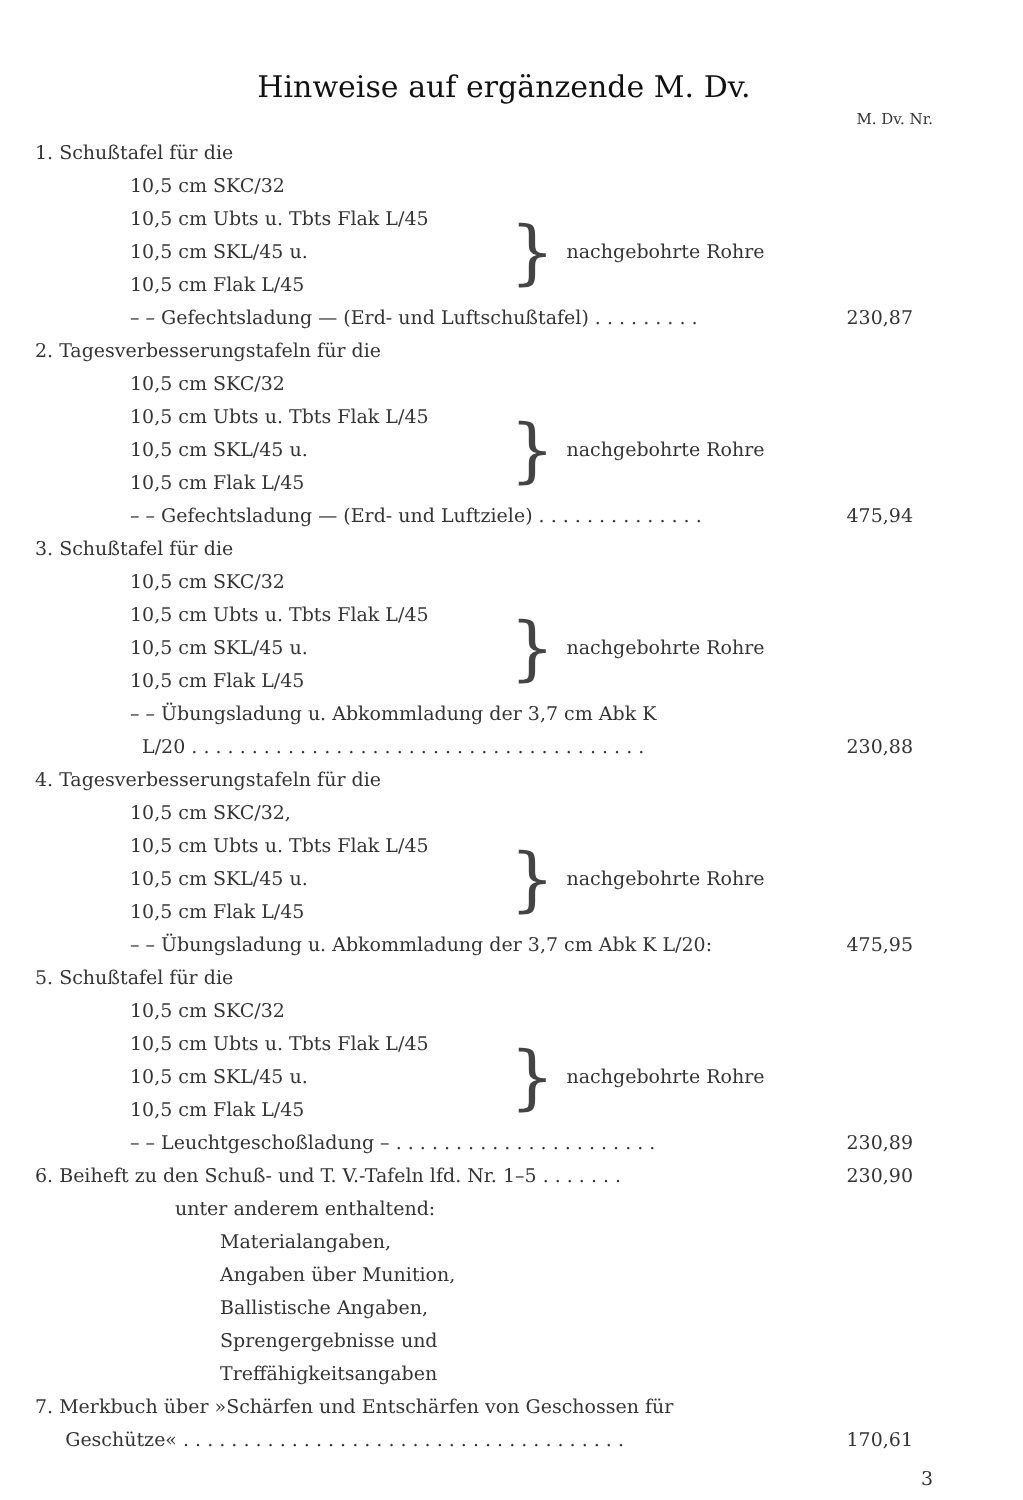Hinweise auf ergänzende M. Dv.
M. Dv. Nr.
1. Schußtafel für die
10,5 cm SKC/32
10,5 cm Ubts u. Tbts Flak L/45
10,5 cm SKL/45 u.
10,5 cm Flak L/45
} nachgebohrte Rohre
– – Gefechtsladung — (Erd- und Luftschußtafel) . . . . . . . . . 230,87
2. Tagesverbesserungstafeln für die
10,5 cm SKC/32
10,5 cm Ubts u. Tbts Flak L/45
10,5 cm SKL/45 u.
10,5 cm Flak L/45
} nachgebohrte Rohre
– – Gefechtsladung — (Erd- und Luftziele) . . . . . . . . . . . . . . 475,94
3. Schußtafel für die
10,5 cm SKC/32
10,5 cm Ubts u. Tbts Flak L/45
10,5 cm SKL/45 u.
10,5 cm Flak L/45
} nachgebohrte Rohre
– – Übungsladung u. Abkommladung der 3,7 cm Abk K
L/20 . . . . . . . . . . . . . . . . . . . . . . . . . . . . . . . . . . . . . .
230,88
4. Tagesverbesserungstafeln für die
10,5 cm SKC/32,
10,5 cm Ubts u. Tbts Flak L/45
10,5 cm SKL/45 u.
10,5 cm Flak L/45
} nachgebohrte Rohre
– – Übungsladung u. Abkommladung der 3,7 cm Abk K L/20: 475,95
5. Schußtafel für die
10,5 cm SKC/32
10,5 cm Ubts u. Tbts Flak L/45
10,5 cm SKL/45 u.
10,5 cm Flak L/45
} nachgebohrte Rohre
– – Leuchtgeschoßladung – . . . . . . . . . . . . . . . . . . . . . . 230,89
6. Beiheft zu den Schuß- und T. V.-Tafeln lfd. Nr. 1–5 . . . . . . . 230,90
unter anderem enthaltend:
Materialangaben,
Angaben über Munition,
Ballistische Angaben,
Sprengergebnisse und
Treffähigkeitsangaben
7. Merkbuch über »Schärfen und Entschärfen von Geschossen für
Geschütze« . . . . . . . . . . . . . . . . . . . . . . . . . . . . . . . . . . . . .
170,61
3